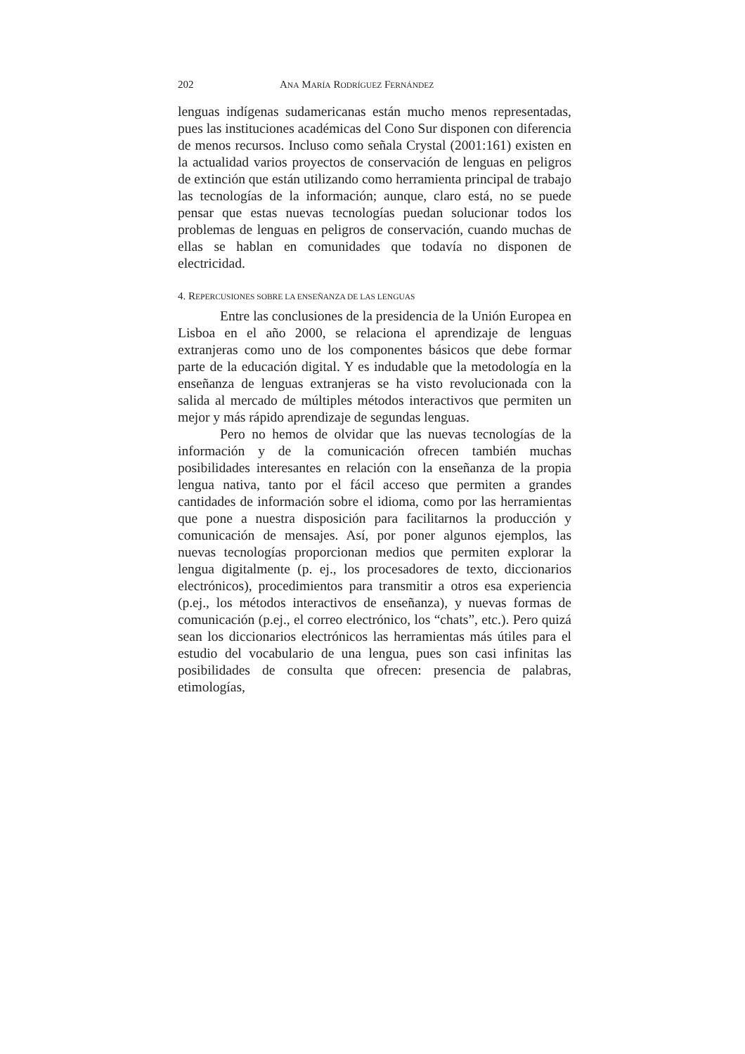202 ANA MARÍA RODRÍGUEZ FERNÁNDEZ
lenguas indígenas sudamericanas están mucho menos representadas, pues las instituciones académicas del Cono Sur disponen con diferencia de menos recursos. Incluso como señala Crystal (2001:161) existen en la actualidad varios proyectos de conservación de lenguas en peligros de extinción que están utilizando como herramienta principal de trabajo las tecnologías de la información; aunque, claro está, no se puede pensar que estas nuevas tecnologías puedan solucionar todos los problemas de lenguas en peligros de conservación, cuando muchas de ellas se hablan en comunidades que todavía no disponen de electricidad.
4. REPERCUSIONES SOBRE LA ENSEÑANZA DE LAS LENGUAS
Entre las conclusiones de la presidencia de la Unión Europea en Lisboa en el año 2000, se relaciona el aprendizaje de lenguas extranjeras como uno de los componentes básicos que debe formar parte de la educación digital. Y es indudable que la metodología en la enseñanza de lenguas extranjeras se ha visto revolucionada con la salida al mercado de múltiples métodos interactivos que permiten un mejor y más rápido aprendizaje de segundas lenguas.
Pero no hemos de olvidar que las nuevas tecnologías de la información y de la comunicación ofrecen también muchas posibilidades interesantes en relación con la enseñanza de la propia lengua nativa, tanto por el fácil acceso que permiten a grandes cantidades de información sobre el idioma, como por las herramientas que pone a nuestra disposición para facilitarnos la producción y comunicación de mensajes. Así, por poner algunos ejemplos, las nuevas tecnologías proporcionan medios que permiten explorar la lengua digitalmente (p. ej., los procesadores de texto, diccionarios electrónicos), procedimientos para transmitir a otros esa experiencia (p.ej., los métodos interactivos de enseñanza), y nuevas formas de comunicación (p.ej., el correo electrónico, los “chats”, etc.). Pero quizá sean los diccionarios electrónicos las herramientas más útiles para el estudio del vocabulario de una lengua, pues son casi infinitas las posibilidades de consulta que ofrecen: presencia de palabras, etimologías,